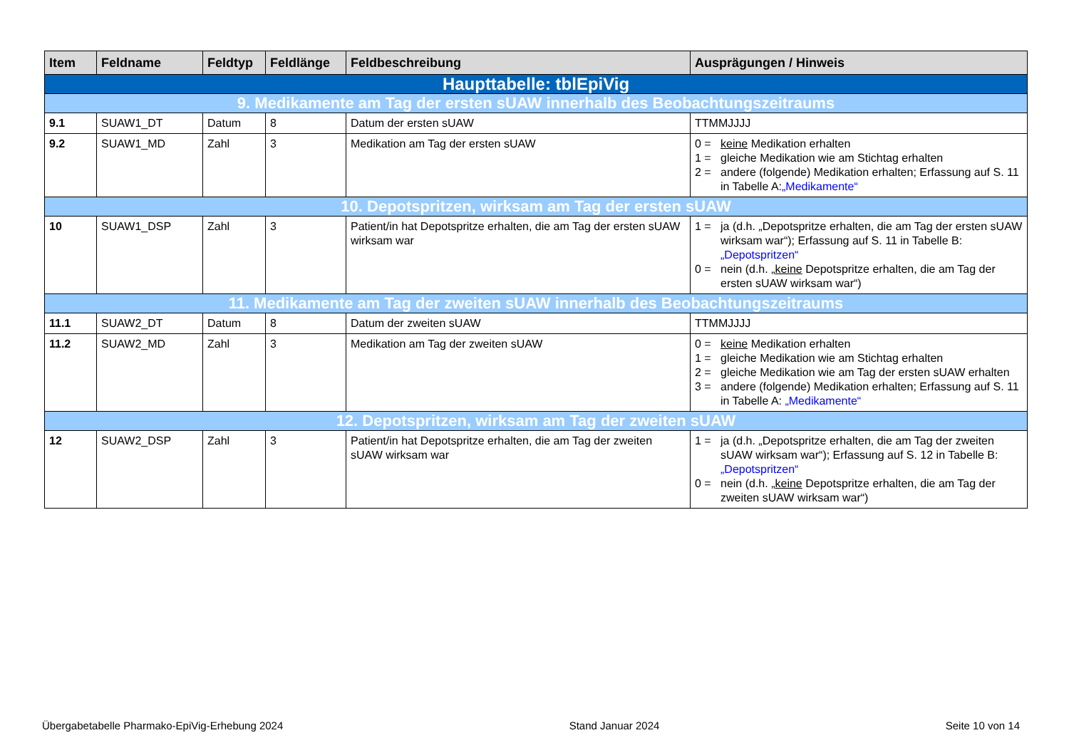| Item | Feldname | Feldtyp | Feldlänge | Feldbeschreibung | Ausprägungen / Hinweis |
| --- | --- | --- | --- | --- | --- |
| Haupttabelle: tblEpiVig | | | | | |
| 9. Medikamente am Tag der ersten sUAW innerhalb des Beobachtungszeitraums | | | | | |
| 9.1 | SUAW1_DT | Datum | 8 | Datum der ersten sUAW | TTMMJJJJ |
| 9.2 | SUAW1_MD | Zahl | 3 | Medikation am Tag der ersten sUAW | 0 = keine Medikation erhalten 1 = gleiche Medikation wie am Stichtag erhalten 2 = andere (folgende) Medikation erhalten; Erfassung auf S. 11 in Tabelle A: „Medikamente“ |
| 10. Depotspritzen, wirksam am Tag der ersten sUAW | | | | | |
| 10 | SUAW1_DSP | Zahl | 3 | Patient/in hat Depotspritze erhalten, die am Tag der ersten sUAW wirksam war | 1 = ja (d.h. „Depotspritze erhalten, die am Tag der ersten sUAW wirksam war“); Erfassung auf S. 11 in Tabelle B: „Depotspritzen“ 0 = nein (d.h. „ keine Depotspritze erhalten, die am Tag der ersten sUAW wirksam war“) |
| 11. Medikamente am Tag der zweiten sUAW innerhalb des Beobachtungszeitraums | | | | | |
| 11.1 | SUAW2_DT | Datum | 8 | Datum der zweiten sUAW | TTMMJJJJ |
| 11.2 | SUAW2_MD | Zahl | 3 | Medikation am Tag der zweiten sUAW | 0 = keine Medikation erhalten 1 = gleiche Medikation wie am Stichtag erhalten 2 = gleiche Medikation wie am Tag der ersten sUAW erhalten 3 = andere (folgende) Medikation erhalten; Erfassung auf S. 11 in Tabelle A: „Medikamente“ |
| 12. Depotspritzen, wirksam am Tag der zweiten sUAW | | | | | |
| 12 | SUAW2_DSP | Zahl | 3 | Patient/in hat Depotspritze erhalten, die am Tag der zweiten sUAW wirksam war | 1 = ja (d.h. „Depotspritze erhalten, die am Tag der zweiten sUAW wirksam war“); Erfassung auf S. 12 in Tabelle B: „Depotspritzen“ 0 = nein (d.h. „ keine Depotspritze erhalten, die am Tag der zweiten sUAW wirksam war“) |
Übergabetabelle Pharmako-EpiVig-Erhebung 2024 Stand Januar 2024 Seite 10 von 14